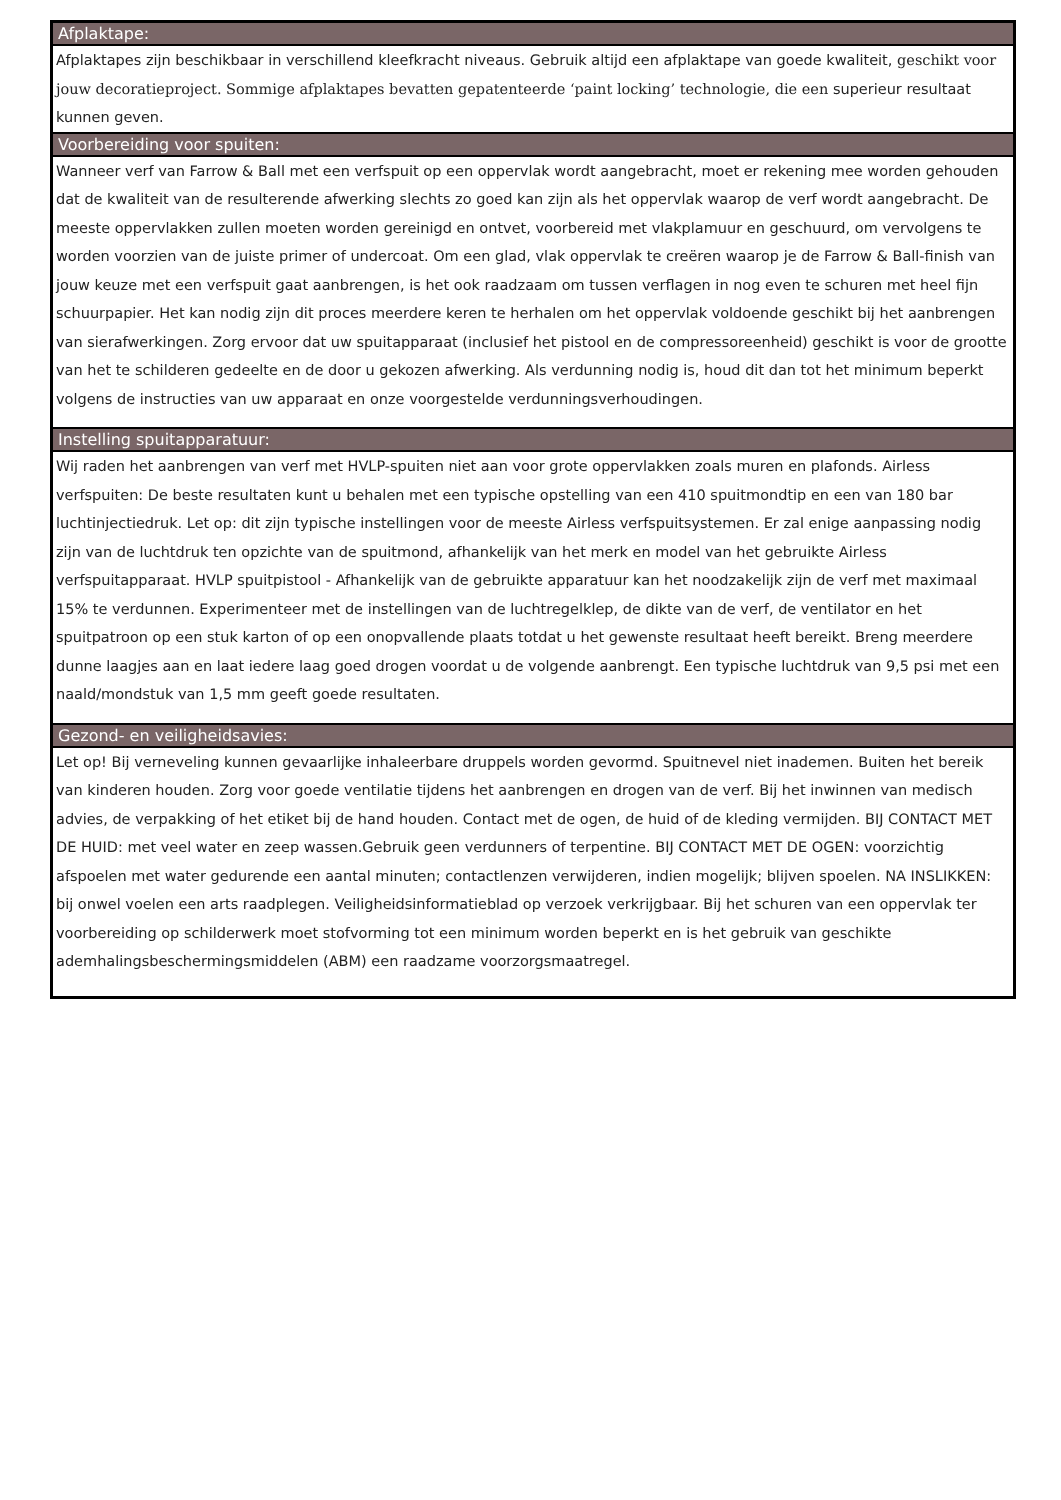| Afplaktape: |
| --- |
| Afplaktapes zijn beschikbaar in verschillend kleefkracht niveaus. Gebruik altijd een afplaktape van goede kwaliteit, geschikt voor jouw decoratieproject. Sommige afplaktapes bevatten gepatenteerde ‘paint locking’ technologie, die een superieur resultaat kunnen geven. |
| Voorbereiding voor spuiten: |
| Wanneer verf van Farrow & Ball met een verfspuit op een oppervlak wordt aangebracht, moet er rekening mee worden gehouden dat de kwaliteit van de resulterende afwerking slechts zo goed kan zijn als het oppervlak waarop de verf wordt aangebracht. De meeste oppervlakken zullen moeten worden gereinigd en ontvet, voorbereid met vlakplamuur en geschuurd, om vervolgens te worden voorzien van de juiste primer of undercoat. Om een glad, vlak oppervlak te creëren waarop je de Farrow & Ball-finish van jouw keuze met een verfspuit gaat aanbrengen, is het ook raadzaam om tussen verflagen in nog even te schuren met heel fijn schuurpapier. Het kan nodig zijn dit proces meerdere keren te herhalen om het oppervlak voldoende geschikt bij het aanbrengen van sierafwerkingen. Zorg ervoor dat uw spuitapparaat (inclusief het pistool en de compressoreenheid) geschikt is voor de grootte van het te schilderen gedeelte en de door u gekozen afwerking. Als verdunning nodig is, houd dit dan tot het minimum beperkt volgens de instructies van uw apparaat en onze voorgestelde verdunningsverhoudingen. |
| Instelling spuitapparatuur: |
| Wij raden het aanbrengen van verf met HVLP-spuiten niet aan voor grote oppervlakken zoals muren en plafonds. Airless verfspuiten: De beste resultaten kunt u behalen met een typische opstelling van een 410 spuitmondtip en een van 180 bar luchtinjectiedruk. Let op: dit zijn typische instellingen voor de meeste Airless verfspuitsystemen. Er zal enige aanpassing nodig zijn van de luchtdruk ten opzichte van de spuitmond, afhankelijk van het merk en model van het gebruikte Airless verfspuitapparaat. HVLP spuitpistool - Afhankelijk van de gebruikte apparatuur kan het noodzakelijk zijn de verf met maximaal 15% te verdunnen. Experimenteer met de instellingen van de luchtregelklep, de dikte van de verf, de ventilator en het spuitpatroon op een stuk karton of op een onopvallende plaats totdat u het gewenste resultaat heeft bereikt. Breng meerdere dunne laagjes aan en laat iedere laag goed drogen voordat u de volgende aanbrengt. Een typische luchtdruk van 9,5 psi met een naald/mondstuk van 1,5 mm geeft goede resultaten. |
| Gezond- en veiligheidsavies: |
| Let op! Bij verneveling kunnen gevaarlijke inhaleerbare druppels worden gevormd. Spuitnevel niet inademen. Buiten het bereik van kinderen houden. Zorg voor goede ventilatie tijdens het aanbrengen en drogen van de verf. Bij het inwinnen van medisch advies, de verpakking of het etiket bij de hand houden. Contact met de ogen, de huid of de kleding vermijden. BIJ CONTACT MET DE HUID: met veel water en zeep wassen.Gebruik geen verdunners of terpentine. BIJ CONTACT MET DE OGEN: voorzichtig afspoelen met water gedurende een aantal minuten; contactlenzen verwijderen, indien mogelijk; blijven spoelen. NA INSLIKKEN: bij onwel voelen een arts raadplegen. Veiligheidsinformatieblad op verzoek verkrijgbaar. Bij het schuren van een oppervlak ter voorbereiding op schilderwerk moet stofvorming tot een minimum worden beperkt en is het gebruik van geschikte ademhalingsbeschermingsmiddelen (ABM) een raadzame voorzorgsmaatregel. |